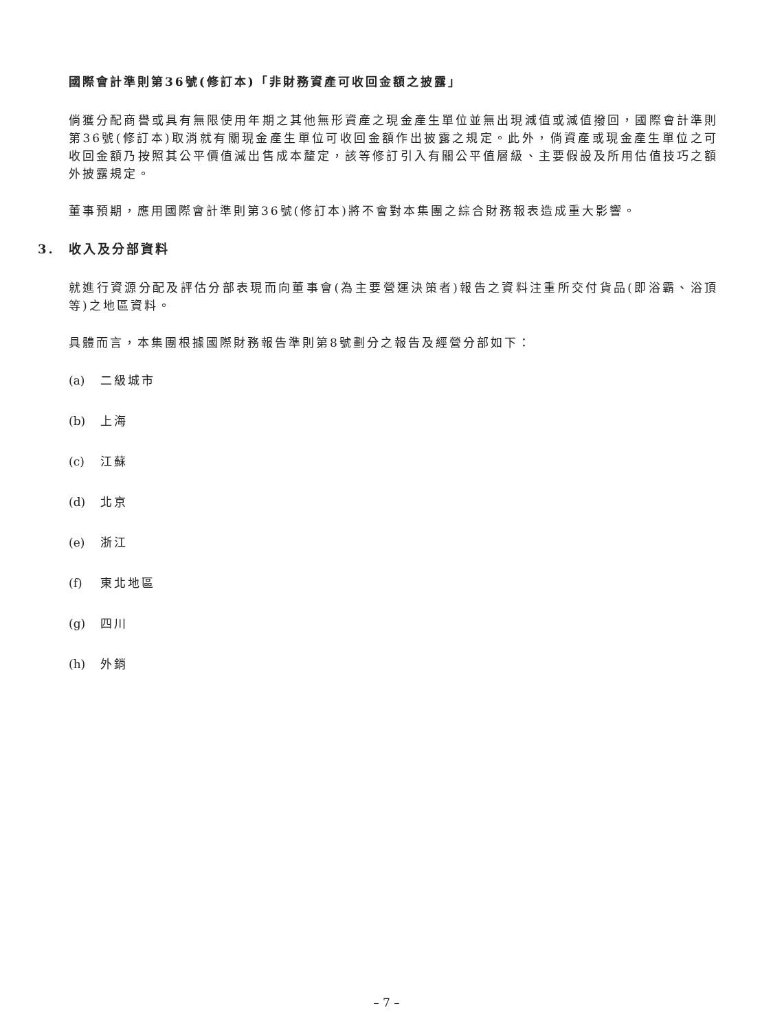國際會計準則第36號(修訂本)「非財務資產可收回金額之披露」
倘獲分配商譽或具有無限使用年期之其他無形資產之現金產生單位並無出現減值或減值撥回，國際會計準則第36號(修訂本)取消就有關現金產生單位可收回金額作出披露之規定。此外，倘資產或現金產生單位之可收回金額乃按照其公平價值減出售成本釐定，該等修訂引入有關公平值層級、主要假設及所用估值技巧之額外披露規定。
董事預期，應用國際會計準則第36號(修訂本)將不會對本集團之綜合財務報表造成重大影響。
3. 收入及分部資料
就進行資源分配及評估分部表現而向董事會(為主要營運決策者)報告之資料注重所交付貨品(即浴霸、浴頂等)之地區資料。
具體而言，本集團根據國際財務報告準則第8號劃分之報告及經營分部如下：
(a) 二級城市
(b) 上海
(c) 江蘇
(d) 北京
(e) 浙江
(f) 東北地區
(g) 四川
(h) 外銷
– 7 –